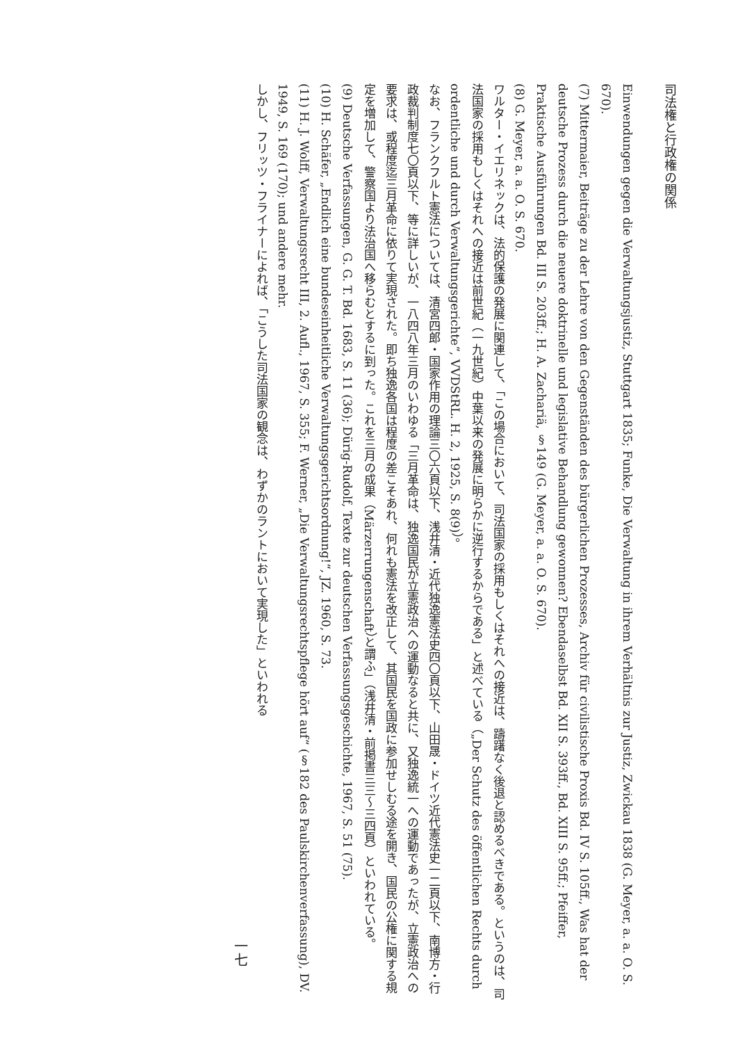司法権と行政権の関係
Einwendungen gegen die Verwaltungsjustiz, Stuttgart 1835; Funke, Die Verwaltung in ihrem Verhältnis zur Justiz, Zwickau 1838 (G. Meyer, a. a. O. S. 670).
(7) Mittermaier, Beiträge zu der Lehre von den Gegenständen des bürgerlichen Prozesses, Archiv für civilistische Proxis Bd. IV S. 105ff., Was hat der deutsche Prozess durch die neuere doktrinelle und legislative Behandlung gewonnen? Ebendaselbst Bd. XII S. 393ff., Bd. XIII S. 95ff.; Pfeiffer, Praktische Ausführungen Bd. III S. 203ff.; H. A. Zachariä, §149 (G. Meyer, a. a. O. S. 670).
(8) G. Meyer, a. a. O. S. 670.
ワルター・イエリネックは、法的保護の発展に関連して、「この場合において、司法国家の採用もしくはそれへの接近は、躊躇なく後退と認めるべきである。というのは、司法国家の採用もしくはそれへの接近は前世紀（一九世紀）中葉以来の発展に明らかに逆行するからである」と述べている（„Der Schutz des öffentlichen Rechts durch ordentliche und durch Verwaltungsgerichte“, VVDStRL. H. 2, 1925, S. 8(9)）。
なお、フランクフルト憲法については、清宮四郎・国家作用の理論三〇六頁以下、浅井清・近代独逸憲法史四〇頁以下、山田晟・ドイツ近代憲法史一二頁以下、南博方・行政裁判制度七〇頁以下、等に詳しいが、一八四八年三月のいわゆる「三月革命は、独逸国民が立憲政治への運動なると共に、又独逸統一への運動であったが、立憲政治への要求は、或程度迄三月革命に依りて実現された。即ち独逸各国は程度の差こそあれ、何れも憲法を改正して、其国民を国政に参加せしむる途を開き、国民の公権に関する規定を増加して、警察国より法治国へ移らむとするに到った。これを三月の成果（Märzerrungenschaft）と謂ふ」（浅井清・前掲書三三〜三四頁）といわれている。
(9) Deutsche Verfassungen, G. G. T. Bd. 1683, S. 11 (36); Dürig-Rudolf, Texte zur deutschen Verfassungsgeschichte, 1967, S. 51 (75).
(10) H. Schäfer, „Endlich eine bundeseinheitliche Verwaltungsgerichtsordnung!“, JZ. 1960, S. 73.
(11) H. J. Wolff, Verwaltungsrecht III, 2. Aufl., 1967, S. 355; F. Werner, „Die Verwaltungsrechtspflege hört auf“ (§182 des Paulskirchenverfassung), DV. 1949, S. 169 (170); und andere mehr.
しかし、フリッツ・フライナーによれば、「こうした司法国家の観念は、わずかのラントにおいて実現した」といわれる
一七